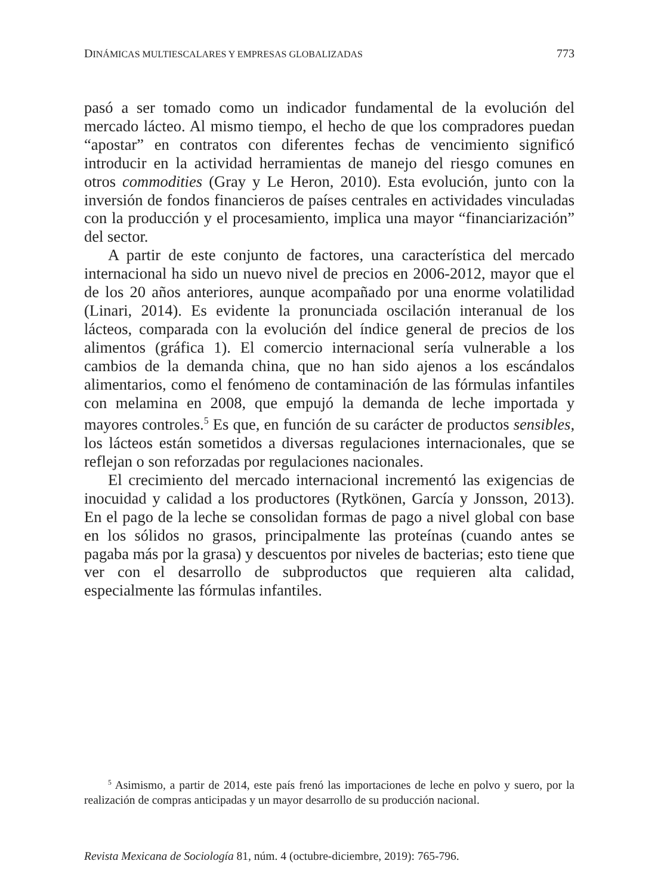DINÁMICAS MULTIESCALARES Y EMPRESAS GLOBALIZADAS 773
pasó a ser tomado como un indicador fundamental de la evolución del mercado lácteo. Al mismo tiempo, el hecho de que los compradores puedan “apostar” en contratos con diferentes fechas de vencimiento significó introducir en la actividad herramientas de manejo del riesgo comunes en otros commodities (Gray y Le Heron, 2010). Esta evolución, junto con la inversión de fondos financieros de países centrales en actividades vinculadas con la producción y el procesamiento, implica una mayor “financiarización” del sector.
A partir de este conjunto de factores, una característica del mercado internacional ha sido un nuevo nivel de precios en 2006-2012, mayor que el de los 20 años anteriores, aunque acompañado por una enorme volatilidad (Linari, 2014). Es evidente la pronunciada oscilación interanual de los lácteos, comparada con la evolución del índice general de precios de los alimentos (gráfica 1). El comercio internacional sería vulnerable a los cambios de la demanda china, que no han sido ajenos a los escándalos alimentarios, como el fenómeno de contaminación de las fórmulas infantiles con melamina en 2008, que empujó la demanda de leche importada y mayores controles.<sup>5</sup> Es que, en función de su carácter de productos sensibles, los lácteos están sometidos a diversas regulaciones internacionales, que se reflejan o son reforzadas por regulaciones nacionales.
El crecimiento del mercado internacional incrementó las exigencias de inocuidad y calidad a los productores (Rytkönen, García y Jonsson, 2013). En el pago de la leche se consolidan formas de pago a nivel global con base en los sólidos no grasos, principalmente las proteínas (cuando antes se pagaba más por la grasa) y descuentos por niveles de bacterias; esto tiene que ver con el desarrollo de subproductos que requieren alta calidad, especialmente las fórmulas infantiles.
<sup>5</sup> Asimismo, a partir de 2014, este país frenó las importaciones de leche en polvo y suero, por la realización de compras anticipadas y un mayor desarrollo de su producción nacional.
Revista Mexicana de Sociología 81, núm. 4 (octubre-diciembre, 2019): 765-796.